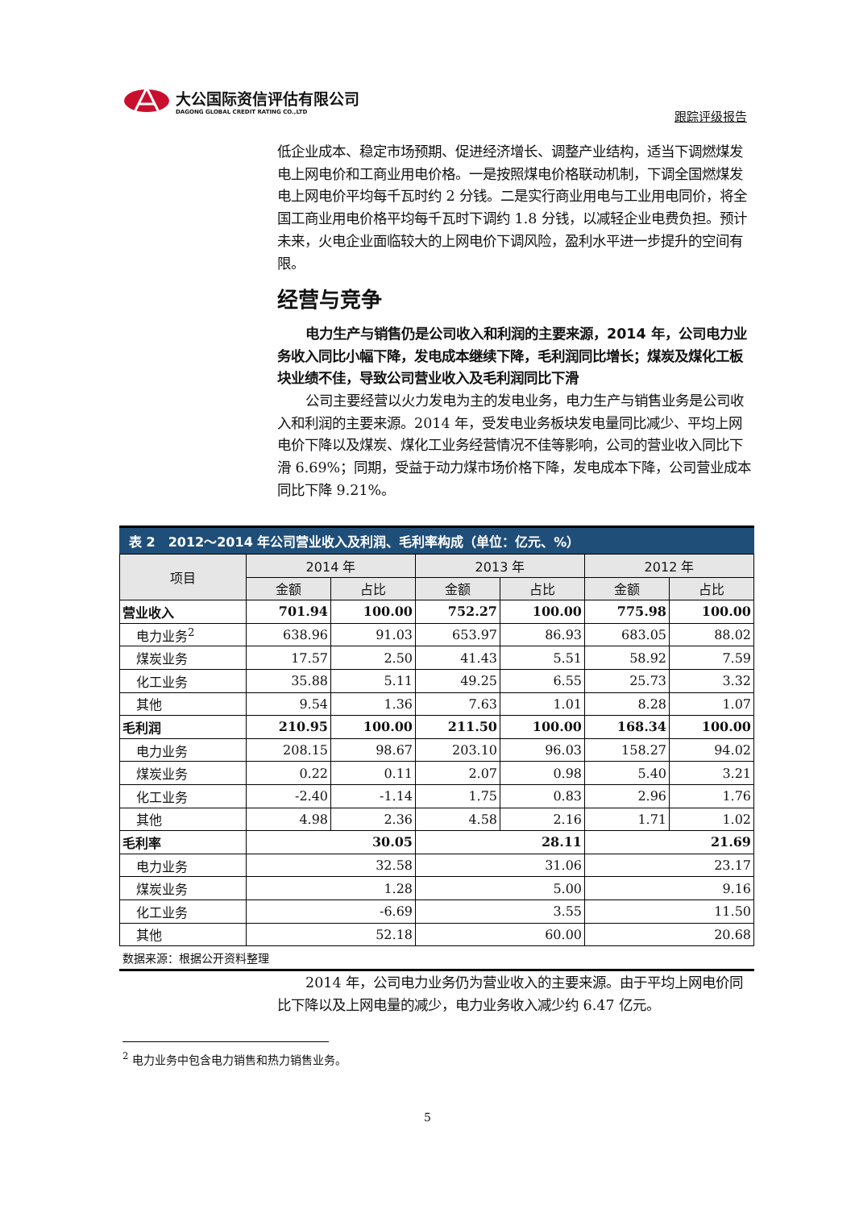大公国际资信评估有限公司
DAGONG GLOBAL CREDIT RATING CO.,LTD
跟踪评级报告
低企业成本、稳定市场预期、促进经济增长、调整产业结构，适当下调燃煤发电上网电价和工商业用电价格。一是按照煤电价格联动机制，下调全国燃煤发电上网电价平均每千瓦时约 2 分钱。二是实行商业用电与工业用电同价，将全国工商业用电价格平均每千瓦时下调约 1.8 分钱，以减轻企业电费负担。预计未来，火电企业面临较大的上网电价下调风险，盈利水平进一步提升的空间有限。
经营与竞争
电力生产与销售仍是公司收入和利润的主要来源，2014 年，公司电力业务收入同比小幅下降，发电成本继续下降，毛利润同比增长；煤炭及煤化工板块业绩不佳，导致公司营业收入及毛利润同比下滑
公司主要经营以火力发电为主的发电业务，电力生产与销售业务是公司收入和利润的主要来源。2014 年，受发电业务板块发电量同比减少、平均上网电价下降以及煤炭、煤化工业务经营情况不佳等影响，公司的营业收入同比下滑 6.69%；同期，受益于动力煤市场价格下降，发电成本下降，公司营业成本同比下降 9.21%。
表 2　2012～2014 年公司营业收入及利润、毛利率构成（单位：亿元、%）
| 项目 | 2014 年 | | 2013 年 | | 2012 年 | |
| --- | --- | --- | --- | --- | --- | --- |
| | 金额 | 占比 | 金额 | 占比 | 金额 | 占比 |
| 营业收入 | 701.94 | 100.00 | 752.27 | 100.00 | 775.98 | 100.00 |
| 电力业务<sup>2</sup> | 638.96 | 91.03 | 653.97 | 86.93 | 683.05 | 88.02 |
| 煤炭业务 | 17.57 | 2.50 | 41.43 | 5.51 | 58.92 | 7.59 |
| 化工业务 | 35.88 | 5.11 | 49.25 | 6.55 | 25.73 | 3.32 |
| 其他 | 9.54 | 1.36 | 7.63 | 1.01 | 8.28 | 1.07 |
| 毛利润 | 210.95 | 100.00 | 211.50 | 100.00 | 168.34 | 100.00 |
| 电力业务 | 208.15 | 98.67 | 203.10 | 96.03 | 158.27 | 94.02 |
| 煤炭业务 | 0.22 | 0.11 | 2.07 | 0.98 | 5.40 | 3.21 |
| 化工业务 | -2.40 | -1.14 | 1.75 | 0.83 | 2.96 | 1.76 |
| 其他 | 4.98 | 2.36 | 4.58 | 2.16 | 1.71 | 1.02 |
| 毛利率 | 30.05 | | 28.11 | | 21.69 | |
| 电力业务 | 32.58 | | 31.06 | | 23.17 | |
| 煤炭业务 | 1.28 | | 5.00 | | 9.16 | |
| 化工业务 | -6.69 | | 3.55 | | 11.50 | |
| 其他 | 52.18 | | 60.00 | | 20.68 | |
数据来源：根据公开资料整理
2014 年，公司电力业务仍为营业收入的主要来源。由于平均上网电价同比下降以及上网电量的减少，电力业务收入减少约 6.47 亿元。
<sup>2</sup> 电力业务中包含电力销售和热力销售业务。
5